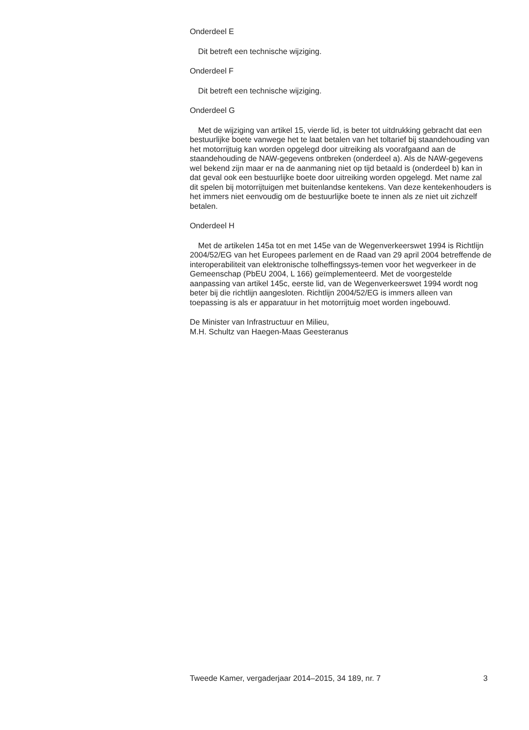Onderdeel E
Dit betreft een technische wijziging.
Onderdeel F
Dit betreft een technische wijziging.
Onderdeel G
Met de wijziging van artikel 15, vierde lid, is beter tot uitdrukking gebracht dat een bestuurlijke boete vanwege het te laat betalen van het toltarief bij staandehouding van het motorrijtuig kan worden opgelegd door uitreiking als voorafgaand aan de staandehouding de NAW-gegevens ontbreken (onderdeel a). Als de NAW-gegevens wel bekend zijn maar er na de aanmaning niet op tijd betaald is (onderdeel b) kan in dat geval ook een bestuurlijke boete door uitreiking worden opgelegd. Met name zal dit spelen bij motorrijtuigen met buitenlandse kentekens. Van deze kentekenhouders is het immers niet eenvoudig om de bestuurlijke boete te innen als ze niet uit zichzelf betalen.
Onderdeel H
Met de artikelen 145a tot en met 145e van de Wegenverkeerswet 1994 is Richtlijn 2004/52/EG van het Europees parlement en de Raad van 29 april 2004 betreffende de interoperabiliteit van elektronische tolheffingssys-temen voor het wegverkeer in de Gemeenschap (PbEU 2004, L 166) geïmplementeerd. Met de voorgestelde aanpassing van artikel 145c, eerste lid, van de Wegenverkeerswet 1994 wordt nog beter bij die richtlijn aangesloten. Richtlijn 2004/52/EG is immers alleen van toepassing is als er apparatuur in het motorrijtuig moet worden ingebouwd.
De Minister van Infrastructuur en Milieu,
M.H. Schultz van Haegen-Maas Geesteranus
Tweede Kamer, vergaderjaar 2014–2015, 34 189, nr. 7 3